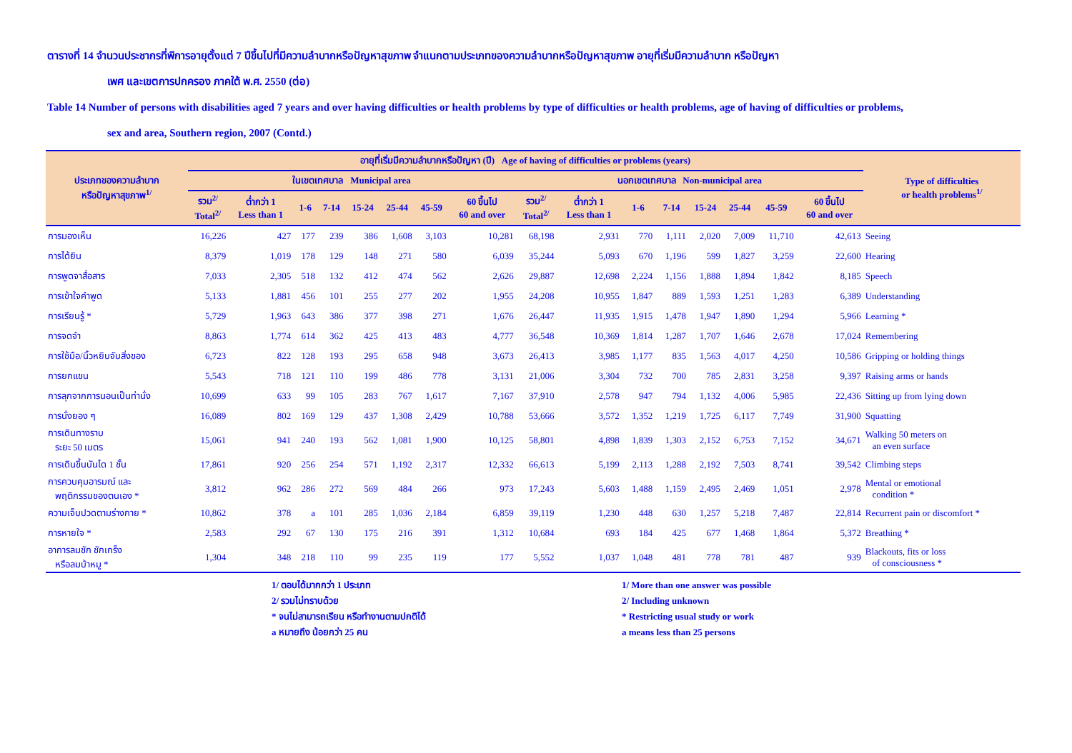ตารางที่ 14 จำนวนประชากรที่พิการอายุตั้งแต่ 7 ปีขึ้นไปที่มีความลำบากหรือปัญหาสุขภาพ จำแนกตามประเภทของความลำบากหรือปัญหาสุขภาพ อายุที่เริ่มมีความลำบาก หรือปัญหา
เพศ และเขตการปกครอง ภาคใต้ พ.ศ. 2550 (ต่อ)
Table 14 Number of persons with disabilities aged 7 years and over having difficulties or health problems by type of difficulties or health problems, age of having of difficulties or problems,
sex and area, Southern region, 2007 (Contd.)
| ประเภทของความลำบาก หรือปัญหาสุขภาพ<sup>1/</sup> | อายุที่เริ่มมีความลำบากหรือปัญหา (ปี) Age of having of difficulties or problems (years) | | | | | | | | | | | | | | | | Type of difficulties or health problems<sup>1/</sup> |
| --- | --- | --- | --- | --- | --- | --- | --- | --- | --- | --- | --- | --- | --- | --- | --- | --- | --- |
| | ในเขตเทศบาล Municipal area | | | | | | | | นอกเขตเทศบาล Non-municipal area | | | | | | | | |
| | รวม<sup>2/</sup> Total<sup>2/</sup> | ต่ำกว่า 1 Less than 1 | 1-6 | 7-14 | 15-24 | 25-44 | 45-59 | 60 ขึ้นไป 60 and over | รวม<sup>2/</sup> Total<sup>2/</sup> | ต่ำกว่า 1 Less than 1 | 1-6 | 7-14 | 15-24 | 25-44 | 45-59 | 60 ขึ้นไป 60 and over | |
| การมองเห็น | 16,226 | 427 | 177 | 239 | 386 | 1,608 | 3,103 | 10,281 | 68,198 | 2,931 | 770 | 1,111 | 2,020 | 7,009 | 11,710 | 42,613 | Seeing |
| การได้ยิน | 8,379 | 1,019 | 178 | 129 | 148 | 271 | 580 | 6,039 | 35,244 | 5,093 | 670 | 1,196 | 599 | 1,827 | 3,259 | 22,600 | Hearing |
| การพูดจาสื่อสาร | 7,033 | 2,305 | 518 | 132 | 412 | 474 | 562 | 2,626 | 29,887 | 12,698 | 2,224 | 1,156 | 1,888 | 1,894 | 1,842 | 8,185 | Speech |
| การเข้าใจคำพูด | 5,133 | 1,881 | 456 | 101 | 255 | 277 | 202 | 1,955 | 24,208 | 10,955 | 1,847 | 889 | 1,593 | 1,251 | 1,283 | 6,389 | Understanding |
| การเรียนรู้ * | 5,729 | 1,963 | 643 | 386 | 377 | 398 | 271 | 1,676 | 26,447 | 11,935 | 1,915 | 1,478 | 1,947 | 1,890 | 1,294 | 5,966 | Learning * |
| การจดจำ | 8,863 | 1,774 | 614 | 362 | 425 | 413 | 483 | 4,777 | 36,548 | 10,369 | 1,814 | 1,287 | 1,707 | 1,646 | 2,678 | 17,024 | Remembering |
| การใช้มือ/นิ้วหยิบจับสิ่งของ | 6,723 | 822 | 128 | 193 | 295 | 658 | 948 | 3,673 | 26,413 | 3,985 | 1,177 | 835 | 1,563 | 4,017 | 4,250 | 10,586 | Gripping or holding things |
| การยกแขน | 5,543 | 718 | 121 | 110 | 199 | 486 | 778 | 3,131 | 21,006 | 3,304 | 732 | 700 | 785 | 2,831 | 3,258 | 9,397 | Raising arms or hands |
| การลุกจากการนอนเป็นท่านั่ง | 10,699 | 633 | 99 | 105 | 283 | 767 | 1,617 | 7,167 | 37,910 | 2,578 | 947 | 794 | 1,132 | 4,006 | 5,985 | 22,436 | Sitting up from lying down |
| การนั่งยอง ๆ | 16,089 | 802 | 169 | 129 | 437 | 1,308 | 2,429 | 10,788 | 53,666 | 3,572 | 1,352 | 1,219 | 1,725 | 6,117 | 7,749 | 31,900 | Squatting |
| การเดินทางราบ ระยะ 50 เมตร | 15,061 | 941 | 240 | 193 | 562 | 1,081 | 1,900 | 10,125 | 58,801 | 4,898 | 1,839 | 1,303 | 2,152 | 6,753 | 7,152 | 34,671 | Walking 50 meters on an even surface |
| การเดินขึ้นบันได 1 ชั้น | 17,861 | 920 | 256 | 254 | 571 | 1,192 | 2,317 | 12,332 | 66,613 | 5,199 | 2,113 | 1,288 | 2,192 | 7,503 | 8,741 | 39,542 | Climbing steps |
| การควบคุมอารมณ์ และ พฤติกรรมของตนเอง * | 3,812 | 962 | 286 | 272 | 569 | 484 | 266 | 973 | 17,243 | 5,603 | 1,488 | 1,159 | 2,495 | 2,469 | 1,051 | 2,978 | Mental or emotional condition * |
| ความเจ็บปวดตามร่างกาย * | 10,862 | 378 | a | 101 | 285 | 1,036 | 2,184 | 6,859 | 39,119 | 1,230 | 448 | 630 | 1,257 | 5,218 | 7,487 | 22,814 | Recurrent pain or discomfort * |
| การหายใจ * | 2,583 | 292 | 67 | 130 | 175 | 216 | 391 | 1,312 | 10,684 | 693 | 184 | 425 | 677 | 1,468 | 1,864 | 5,372 | Breathing * |
| อาการลมชัก ชักเกร็ง หรือลมบ้าหมู * | 1,304 | 348 | 218 | 110 | 99 | 235 | 119 | 177 | 5,552 | 1,037 | 1,048 | 481 | 778 | 781 | 487 | 939 | Blackouts, fits or loss of consciousness * |
1/ ตอบได้มากกว่า 1 ประเภท
2/ รวมไม่ทราบด้วย
* จนไม่สามารถเรียน หรือทำงานตามปกติได้
a หมายถึง น้อยกว่า 25 คน
1/ More than one answer was possible
2/ Including unknown
* Restricting usual study or work
a means less than 25 persons